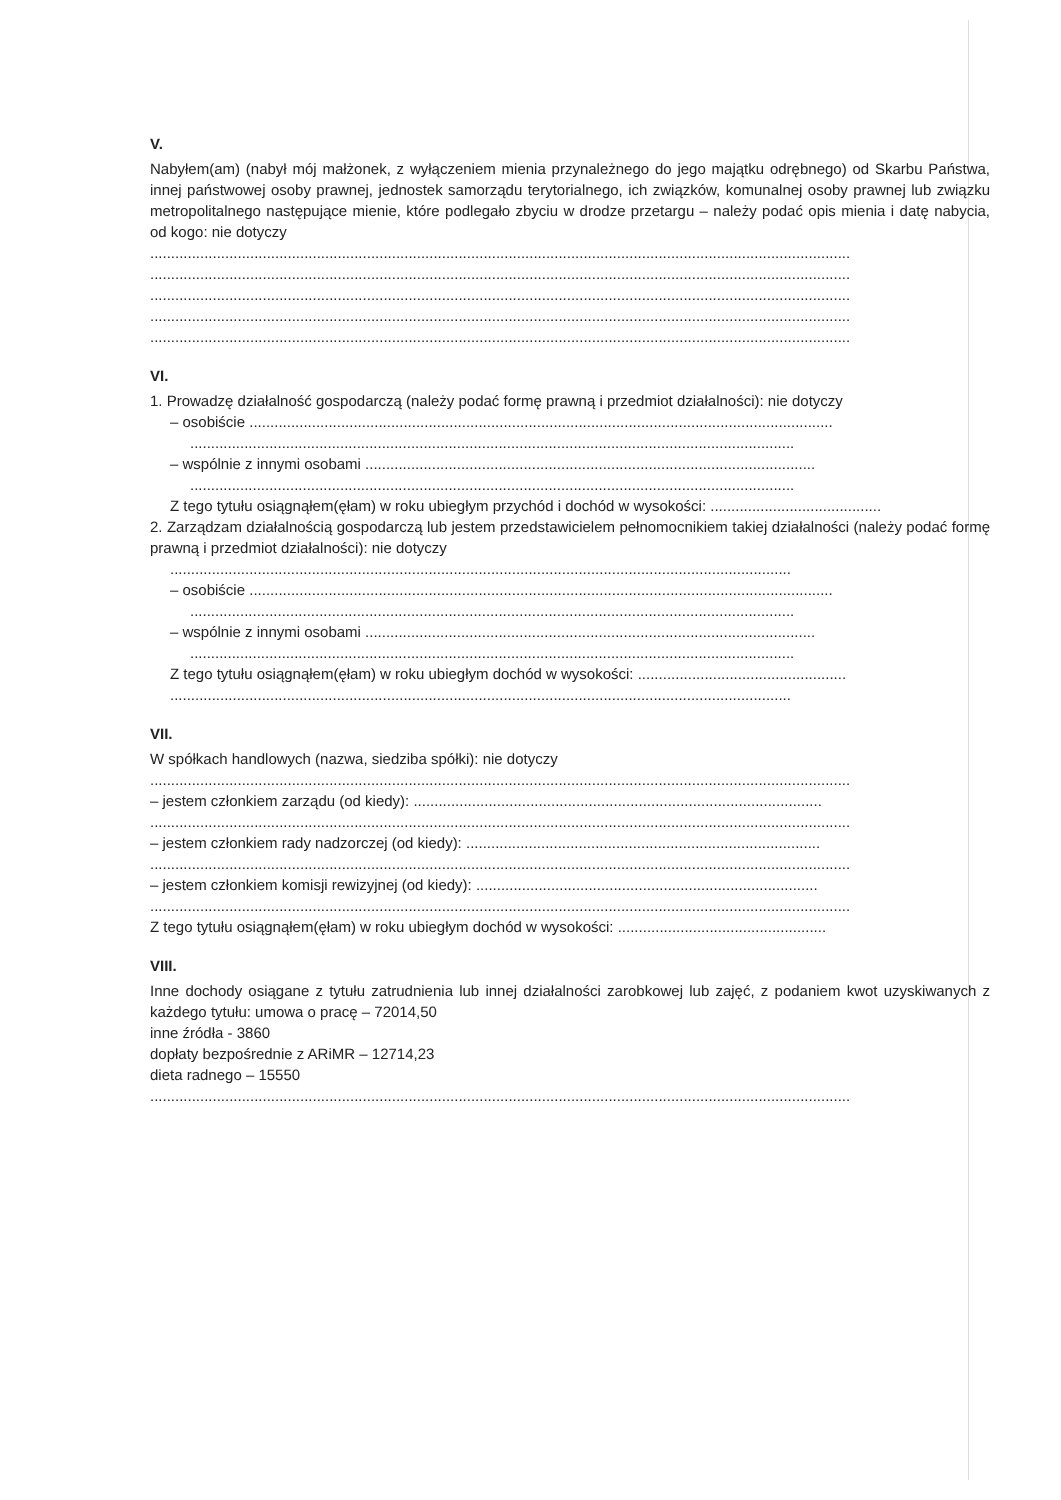V.
Nabyłem(am) (nabył mój małżonek, z wyłączeniem mienia przynależnego do jego majątku odrębnego) od Skarbu Państwa, innej państwowej osoby prawnej, jednostek samorządu terytorialnego, ich związków, komunalnej osoby prawnej lub związku metropolitalnego następujące mienie, które podlegało zbyciu w drodze przetargu – należy podać opis mienia i datę nabycia, od kogo: nie dotyczy
........................................................................................................................................................................
........................................................................................................................................................................
........................................................................................................................................................................
........................................................................................................................................................................
........................................................................................................................................................................
VI.
1. Prowadzę działalność gospodarczą (należy podać formę prawną i przedmiot działalności): nie dotyczy
– osobiście ............................................................................................................................................
.................................................................................................................................................
– wspólnie z innymi osobami ............................................................................................................
.................................................................................................................................................
Z tego tytułu osiągnąłem(ęłam) w roku ubiegłym przychód i dochód w wysokości: .........................................
2. Zarządzam działalnością gospodarczą lub jestem przedstawicielem pełnomocnikiem takiej działalności (należy podać formę prawną i przedmiot działalności): nie dotyczy
.....................................................................................................................................................
– osobiście ............................................................................................................................................
.................................................................................................................................................
– wspólnie z innymi osobami ............................................................................................................
.................................................................................................................................................
Z tego tytułu osiągnąłem(ęłam) w roku ubiegłym dochód w wysokości: ..................................................
.....................................................................................................................................................
VII.
W spółkach handlowych (nazwa, siedziba spółki): nie dotyczy
........................................................................................................................................................................
– jestem członkiem zarządu (od kiedy): ..................................................................................................
........................................................................................................................................................................
– jestem członkiem rady nadzorczej (od kiedy): .....................................................................................
........................................................................................................................................................................
– jestem członkiem komisji rewizyjnej (od kiedy): ..................................................................................
........................................................................................................................................................................
Z tego tytułu osiągnąłem(ęłam) w roku ubiegłym dochód w wysokości: ..................................................
VIII.
Inne dochody osiągane z tytułu zatrudnienia lub innej działalności zarobkowej lub zajęć, z podaniem kwot uzyskiwanych z każdego tytułu: umowa o pracę – 72014,50
inne źródła - 3860
dopłaty bezpośrednie z ARiMR – 12714,23
dieta radnego – 15550
........................................................................................................................................................................